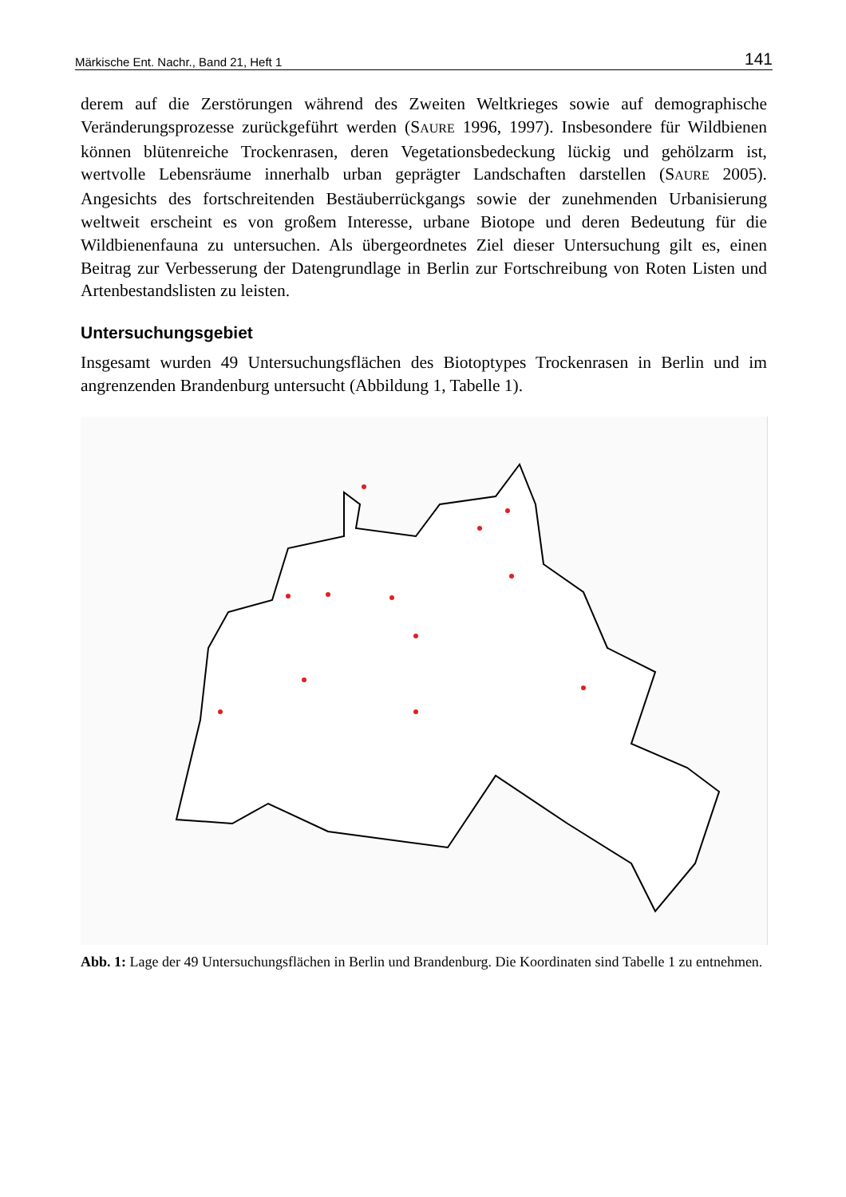Märkische Ent. Nachr., Band 21, Heft 1 141
derem auf die Zerstörungen während des Zweiten Weltkrieges sowie auf demographische Veränderungsprozesse zurückgeführt werden (SAURE 1996, 1997). Insbesondere für Wildbienen können blütenreiche Trockenrasen, deren Vegetationsbedeckung lückig und gehölzarm ist, wertvolle Lebensräume innerhalb urban geprägter Landschaften darstellen (SAURE 2005). Angesichts des fortschreitenden Bestäuberrückgangs sowie der zunehmenden Urbanisierung weltweit erscheint es von großem Interesse, urbane Biotope und deren Bedeutung für die Wildbienenfauna zu untersuchen. Als übergeordnetes Ziel dieser Untersuchung gilt es, einen Beitrag zur Verbesserung der Datengrundlage in Berlin zur Fortschreibung von Roten Listen und Artenbestandslisten zu leisten.
Untersuchungsgebiet
Insgesamt wurden 49 Untersuchungsflächen des Biotoptypes Trockenrasen in Berlin und im angrenzenden Brandenburg untersucht (Abbildung 1, Tabelle 1).
Abb. 1: Lage der 49 Untersuchungsflächen in Berlin und Brandenburg. Die Koordinaten sind Tabelle 1 zu entnehmen.